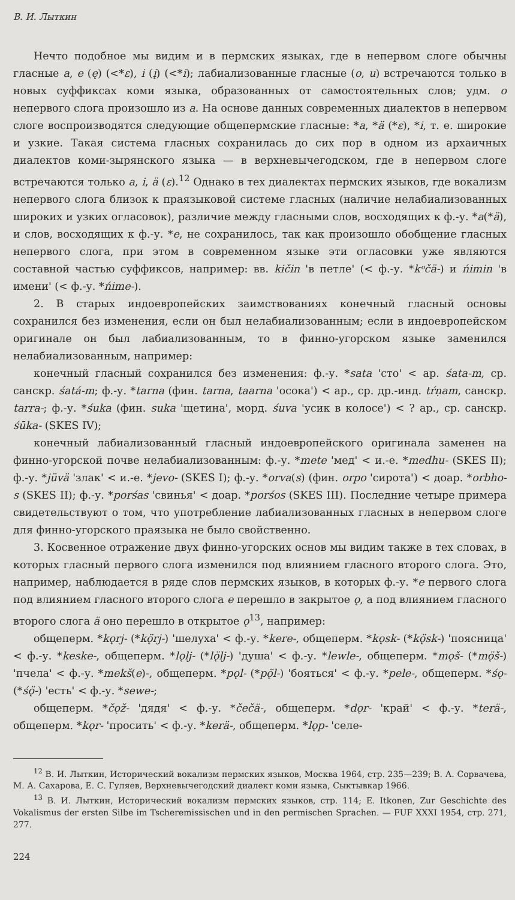В. И. Лыткин
Нечто подобное мы видим и в пермских языках, где в непервом слоге обычны гласные a, e (ę) (<*ε), i (į) (<*i); лабиализованные гласные (o, u) встречаются только в новых суффиксах коми языка, образованных от самостоятельных слов; удм. o непервого слога произошло из a. На основе данных современных диалектов в непервом слоге воспроизводятся следующие общепермские гласные: *a, *ä (*ε), *i, т. е. широкие и узкие. Такая система гласных сохранилась до сих пор в одном из архаичных диалектов коми-зырянского языка — в верхневычегодском, где в непервом слоге встречаются только a, i, ä (ε).<sup>12</sup> Однако в тех диалектах пермских языков, где вокализм непервого слога близок к праязыковой системе гласных (наличие нелабиализованных широких и узких огласовок), различие между гласными слов, восходящих к ф.-у. *a(*ä), и слов, восходящих к ф.-у. *e, не сохранилось, так как произошло обобщение гласных непервого слога, при этом в современном языке эти огласовки уже являются составной частью суффиксов, например: вв. kičin 'в петле' (< ф.-у. *kᵒčä-) и ńimin 'в имени' (< ф.-у. *ńime-).
2. В старых индоевропейских заимствованиях конечный гласный основы сохранился без изменения, если он был нелабиализованным; если в индоевропейском оригинале он был лабиализованным, то в финно-угорском языке заменился нелабиализованным, например:
конечный гласный сохранился без изменения: ф.-у. *sata 'сто' < ар. śata-m, ср. санскр. śatá-m; ф.-у. *tarna (фин. tarna, taarna 'осока') < ар., ср. др.-инд. tŕṇam, санскр. tarra-; ф.-у. *śuka (фин. suka 'щетина', морд. śuva 'усик в колосе') < ? ар., ср. санскр. śūka- (SKES IV);
конечный лабиализованный гласный индоевропейского оригинала заменен на финно-угорской почве нелабиализованным: ф.-у. *mete 'мед' < и.-е. *medhu- (SKES II); ф.-у. *jüvä 'злак' < и.-е. *jevo- (SKES I); ф.-у. *orva(s) (фин. orpo 'сирота') < доар. *orbho-s (SKES II); ф.-у. *porśas 'свинья' < доар. *porśos (SKES III). Последние четыре примера свидетельствуют о том, что употребление лабиализованных гласных в непервом слоге для финно-угорского праязыка не было свойственно.
3. Косвенное отражение двух финно-угорских основ мы видим также в тех словах, в которых гласный первого слога изменился под влиянием гласного второго слога. Это, например, наблюдается в ряде слов пермских языков, в которых ф.-у. *e первого слога под влиянием гласного второго слога e перешло в закрытое ǫ, а под влиянием гласного второго слога ä оно перешло в открытое ǫ<sup>13</sup>, например:
общеперм. *kǫrj- (*kǫ̈rj-) 'шелуха' < ф.-у. *kere-, общеперм. *kǫsk- (*kǫ̈sk-) 'поясница' < ф.-у. *keske-, общеперм. *lǫlj- (*lǫ̈lj-) 'душа' < ф.-у. *lewle-, общеперм. *mǫš- (*mǫ̈š-) 'пчела' < ф.-у. *mekš(e)-, общеперм. *pǫl- (*pǫ̈l-) 'бояться' < ф.-у. *pele-, общеперм. *śǫ- (*śǫ̈-) 'есть' < ф.-у. *sewe-;
общеперм. *čǫž- 'дядя' < ф.-у. *čečä-, общеперм. *dǫr- 'край' < ф.-у. *terä-, общеперм. *kǫr- 'просить' < ф.-у. *kerä-, общеперм. *lǫp- 'селе-
<sup>12</sup> В. И. Лыткин, Исторический вокализм пермских языков, Москва 1964, стр. 235—239; В. А. Сорвачева, М. А. Сахарова, Е. С. Гуляев, Верхневычегодский диалект коми языка, Сыктывкар 1966.
<sup>13</sup> В. И. Лыткин, Исторический вокализм пермских языков, стр. 114; E. Itkonen, Zur Geschichte des Vokalismus der ersten Silbe im Tscheremissischen und in den permischen Sprachen. — FUF XXXI 1954, стр. 271, 277.
224